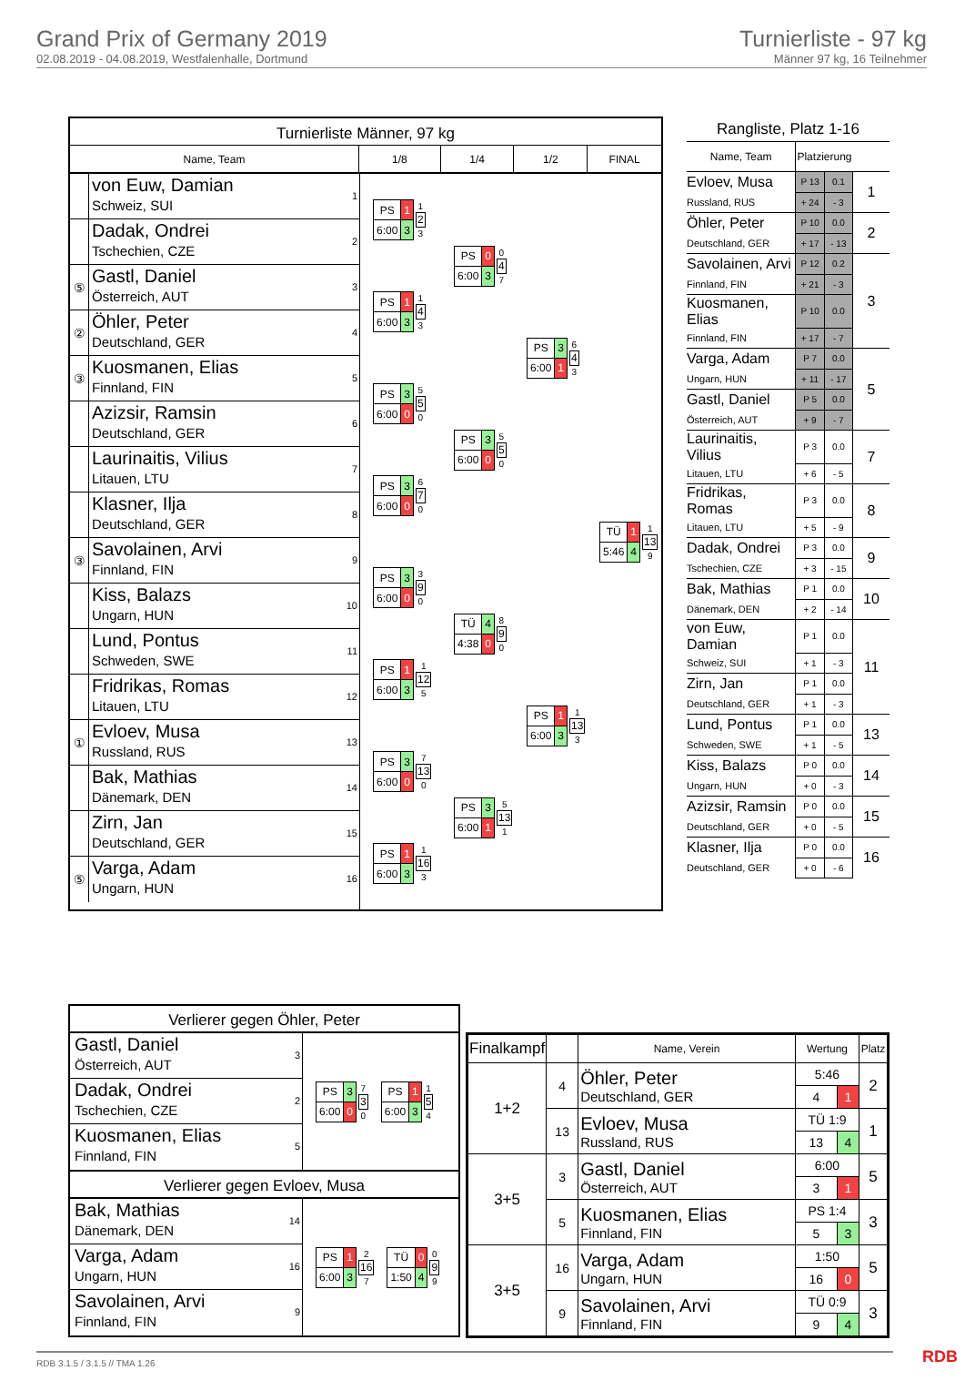Grand Prix of Germany 2019
02.08.2019 - 04.08.2019, Westfalenhalle, Dortmund
Turnierliste - 97 kg
Männer 97 kg, 16 Teilnehmer
Turnierliste Männer, 97 kg
Name, Team 1/8 1/4 1/2 FINAL
von Euw, Damian
Schweiz, SUI
1
Dadak, Ondrei
Tschechien, CZE
2
⑤
Gastl, Daniel
Österreich, AUT
3
②
Öhler, Peter
Deutschland, GER
4
③
Kuosmanen, Elias
Finnland, FIN
5
Azizsir, Ramsin
Deutschland, GER
6
Laurinaitis, Vilius
Litauen, LTU
7
Klasner, Ilja
Deutschland, GER
8
③
Savolainen, Arvi
Finnland, FIN
9
Kiss, Balazs
Ungarn, HUN
10
Lund, Pontus
Schweden, SWE
11
Fridrikas, Romas
Litauen, LTU
12
①
Evloev, Musa
Russland, RUS
13
Bak, Mathias
Dänemark, DEN
14
Zirn, Jan
Deutschland, GER
15
⑤
Varga, Adam
Ungarn, HUN
16
| PS | 1 |
| 6:00 | 3 |
1
2
3
| PS | 1 |
| 6:00 | 3 |
1
4
3
| PS | 3 |
| 6:00 | 0 |
5
5
0
| PS | 3 |
| 6:00 | 0 |
6
7
0
| PS | 3 |
| 6:00 | 0 |
3
9
0
| PS | 1 |
| 6:00 | 3 |
1
12
5
| PS | 3 |
| 6:00 | 0 |
7
13
0
| PS | 1 |
| 6:00 | 3 |
1
16
3
| PS | 0 |
| 6:00 | 3 |
0
4
7
| PS | 3 |
| 6:00 | 0 |
5
5
0
| TÜ | 4 |
| 4:38 | 0 |
8
9
0
| PS | 3 |
| 6:00 | 1 |
5
13
1
| PS | 3 |
| 6:00 | 1 |
6
4
3
| PS | 1 |
| 6:00 | 3 |
1
13
3
| TÜ | 1 |
| 5:46 | 4 |
1
13
9
Rangliste, Platz 1-16
| Name, Team | Platzierung | | |
| --- | --- | --- | --- |
| Evloev, Musa | P 13 | 0.1 | 1 |
| Russland, RUS | + 24 | - 3 | |
| Öhler, Peter | P 10 | 0.0 | 2 |
| Deutschland, GER | + 17 | - 13 | |
| Savolainen, Arvi | P 12 | 0.2 | 3 |
| Finnland, FIN | + 21 | - 3 | |
| Kuosmanen, Elias | P 10 | 0.0 | |
| Finnland, FIN | + 17 | - 7 | |
| Varga, Adam | P 7 | 0.0 | 5 |
| Ungarn, HUN | + 11 | - 17 | |
| Gastl, Daniel | P 5 | 0.0 | |
| Österreich, AUT | + 9 | - 7 | |
| Laurinaitis, Vilius | P 3 | 0.0 | 7 |
| Litauen, LTU | + 6 | - 5 | |
| Fridrikas, Romas | P 3 | 0.0 | 8 |
| Litauen, LTU | + 5 | - 9 | |
| Dadak, Ondrei | P 3 | 0.0 | 9 |
| Tschechien, CZE | + 3 | - 15 | |
| Bak, Mathias | P 1 | 0.0 | 10 |
| Dänemark, DEN | + 2 | - 14 | |
| von Euw, Damian | P 1 | 0.0 | 11 |
| Schweiz, SUI | + 1 | - 3 | |
| Zirn, Jan | P 1 | 0.0 | |
| Deutschland, GER | + 1 | - 3 | |
| Lund, Pontus | P 1 | 0.0 | 13 |
| Schweden, SWE | + 1 | - 5 | |
| Kiss, Balazs | P 0 | 0.0 | 14 |
| Ungarn, HUN | + 0 | - 3 | |
| Azizsir, Ramsin | P 0 | 0.0 | 15 |
| Deutschland, GER | + 0 | - 5 | |
| Klasner, Ilja | P 0 | 0.0 | 16 |
| Deutschland, GER | + 0 | - 6 | |
Verlierer gegen Öhler, Peter
Gastl, Daniel
Österreich, AUT
3
Dadak, Ondrei
Tschechien, CZE
2
Kuosmanen, Elias
Finnland, FIN
5
| PS | 3 |
| 6:00 | 0 |
7
3
0
| PS | 1 |
| 6:00 | 3 |
1
5
4
Verlierer gegen Evloev, Musa
Bak, Mathias
Dänemark, DEN
14
Varga, Adam
Ungarn, HUN
16
Savolainen, Arvi
Finnland, FIN
9
| PS | 1 |
| 6:00 | 3 |
2
16
7
| TÜ | 0 |
| 1:50 | 4 |
0
9
9
| Finalkampf | | Name, Verein | Wertung | | Platz |
| --- | --- | --- | --- | --- | --- |
| 1+2 | 4 | Öhler, Peter Deutschland, GER | 5:46 | | 2 |
| | | | 4 | 1 | |
| | 13 | Evloev, Musa Russland, RUS | TÜ 1:9 | | 1 |
| | | | 13 | 4 | |
| 3+5 | 3 | Gastl, Daniel Österreich, AUT | 6:00 | | 5 |
| | | | 3 | 1 | |
| | 5 | Kuosmanen, Elias Finnland, FIN | PS 1:4 | | 3 |
| | | | 5 | 3 | |
| 3+5 | 16 | Varga, Adam Ungarn, HUN | 1:50 | | 5 |
| | | | 16 | 0 | |
| | 9 | Savolainen, Arvi Finnland, FIN | TÜ 0:9 | | 3 |
| | | | 9 | 4 | |
RDB 3.1.5 / 3.1.5 // TMA 1.26 RDB